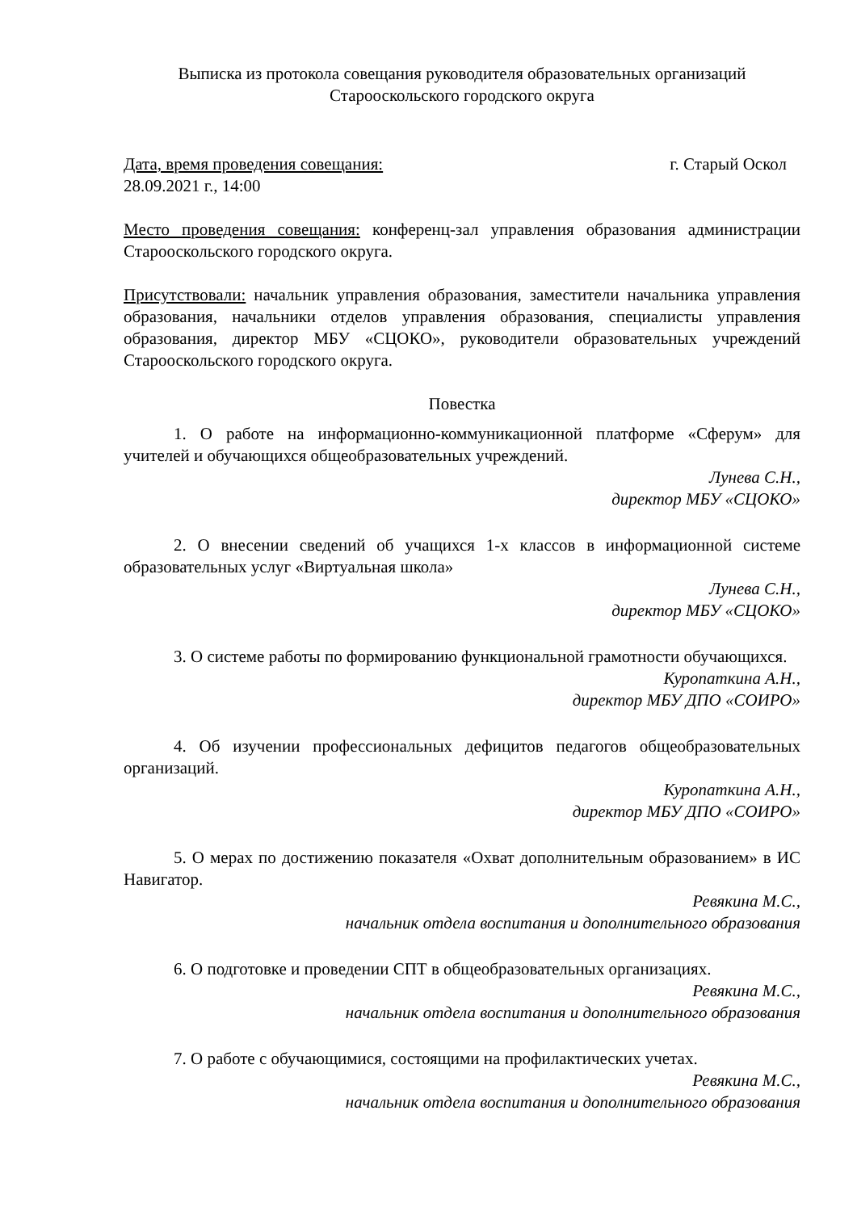Выписка из протокола совещания руководителя образовательных организаций
Старооскольского городского округа
Дата, время проведения совещания: г. Старый Оскол
28.09.2021 г., 14:00
Место проведения совещания: конференц-зал управления образования администрации Старооскольского городского округа.
Присутствовали: начальник управления образования, заместители начальника управления образования, начальники отделов управления образования, специалисты управления образования, директор МБУ «СЦОКО», руководители образовательных учреждений Старооскольского городского округа.
Повестка
1. О работе на информационно-коммуникационной платформе «Сферум» для учителей и обучающихся общеобразовательных учреждений.
Лунева С.Н.,
директор МБУ «СЦОКО»
2. О внесении сведений об учащихся 1-х классов в информационной системе образовательных услуг «Виртуальная школа»
Лунева С.Н.,
директор МБУ «СЦОКО»
3. О системе работы по формированию функциональной грамотности обучающихся.
Куропаткина А.Н.,
директор МБУ ДПО «СОИРО»
4. Об изучении профессиональных дефицитов педагогов общеобразовательных организаций.
Куропаткина А.Н.,
директор МБУ ДПО «СОИРО»
5. О мерах по достижению показателя «Охват дополнительным образованием» в ИС Навигатор.
Ревякина М.С.,
начальник отдела воспитания и дополнительного образования
6. О подготовке и проведении СПТ в общеобразовательных организациях.
Ревякина М.С.,
начальник отдела воспитания и дополнительного образования
7. О работе с обучающимися, состоящими на профилактических учетах.
Ревякина М.С.,
начальник отдела воспитания и дополнительного образования